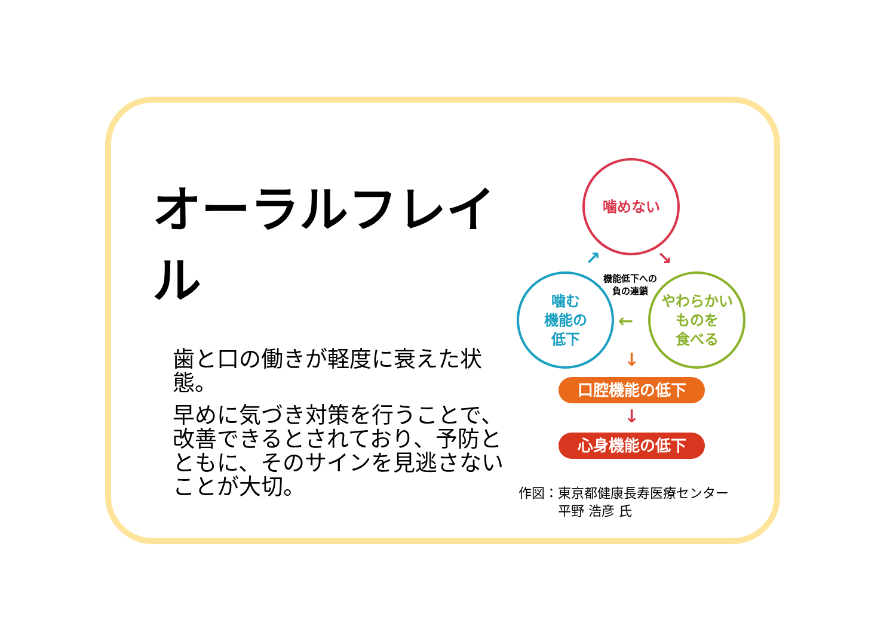オーラルフレイル
歯と口の働きが軽度に衰えた状態。
早めに気づき対策を行うことで、改善できるとされており、予防とともに、そのサインを見逃さないことが大切。
噛めない
噛む
機能の
低下
やわらかい
ものを
食べる
機能低下への
負の連鎖
↗ ↘
←
↓
口腔機能の低下
↓
心身機能の低下
作図：東京都健康長寿医療センター
　　　平野 浩彦 氏